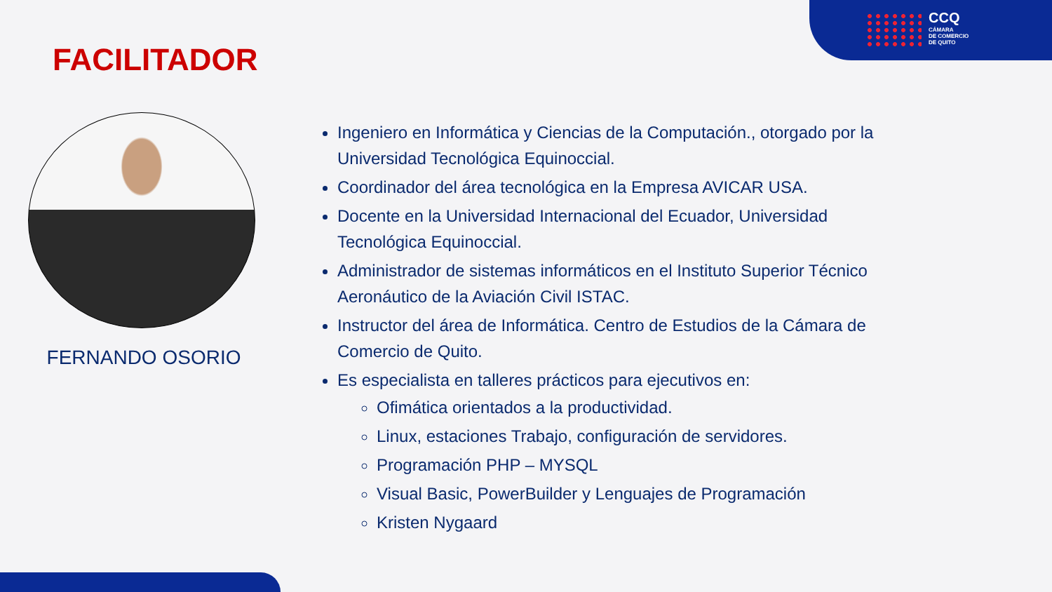CCQ
CÁMARA
DE COMERCIO
DE QUITO
FACILITADOR
FERNANDO OSORIO
Ingeniero en Informática y Ciencias de la Computación., otorgado por la Universidad Tecnológica Equinoccial.
Coordinador del área tecnológica en la Empresa AVICAR USA.
Docente en la Universidad Internacional del Ecuador, Universidad Tecnológica Equinoccial.
Administrador de sistemas informáticos en el Instituto Superior Técnico Aeronáutico de la Aviación Civil ISTAC.
Instructor del área de Informática. Centro de Estudios de la Cámara de Comercio de Quito.
Es especialista en talleres prácticos para ejecutivos en:
Ofimática orientados a la productividad.
Linux, estaciones Trabajo, configuración de servidores.
Programación PHP – MYSQL
Visual Basic, PowerBuilder y Lenguajes de Programación
Kristen Nygaard